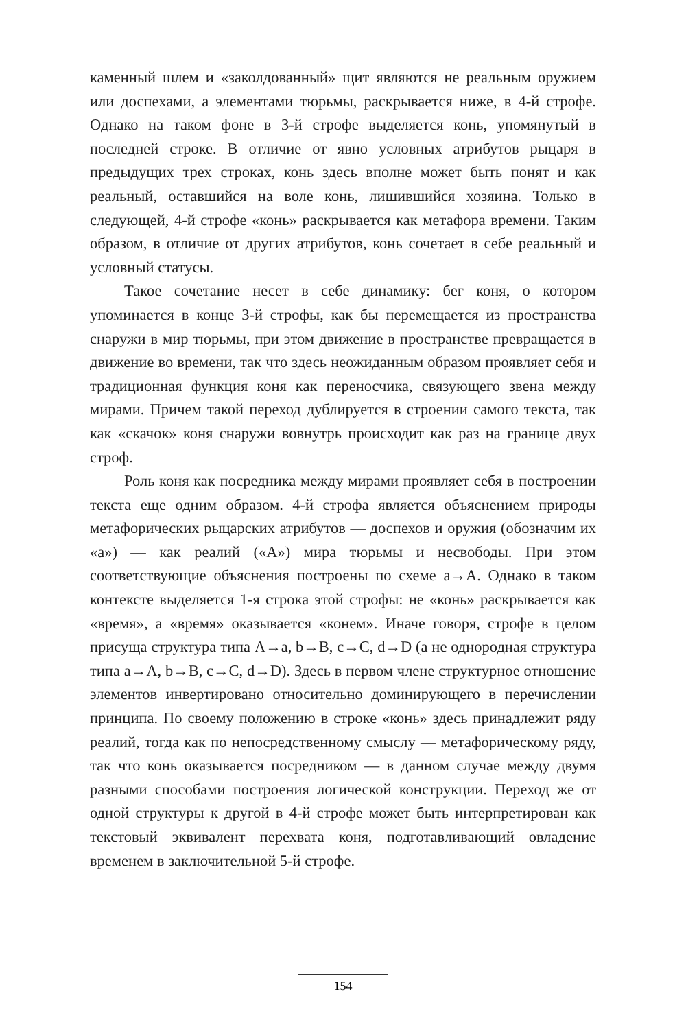каменный шлем и «заколдованный» щит являются не реальным оружием или доспехами, а элементами тюрьмы, раскрывается ниже, в 4-й строфе. Однако на таком фоне в 3-й строфе выделяет­ся конь, упомянутый в последней строке. В отличие от явно условных атрибутов рыцаря в предыдущих трех строках, конь здесь вполне может быть понят и как реальный, оставшийся на воле конь, лишившийся хозяина. Только в следующей, 4-й стро­фе «конь» раскрывается как метафора времени. Таким образом, в отличие от других атрибутов, конь сочетает в себе реальный и условный статусы.
Такое сочетание несет в себе динамику: бег коня, о котором упоминается в конце 3-й строфы, как бы перемещается из про­странства снаружи в мир тюрьмы, при этом движение в про­странстве превращается в движение во времени, так что здесь неожиданным образом проявляет себя и традиционная функция коня как переносчика, связующего звена между мирами. Причем такой переход дублируется в строении самого текста, так как «скачок» коня снаружи вовнутрь происходит как раз на границе двух строф.
Роль коня как посредника между мирами проявляет себя в построении текста еще одним образом. 4-й строфа является объ­яснением природы метафорических рыцарских атрибутов — до­спехов и оружия (обозначим их «a») — как реалий («A») мира тюрьмы и несвободы. При этом соответствующие объяснения по­строены по схеме a→A. Однако в таком контексте выделяется 1-я строка этой строфы: не «конь» раскрывается как «время», а «вре­мя» оказывается «конем». Иначе говоря, строфе в целом присуща структура типа A→a, b→B, c→C, d→D (а не однородная структура типа a→A, b→B, c→C, d→D). Здесь в первом члене структурное от­ношение элементов инвертировано относительно доминирующе­го в перечислении принципа. По своему положению в строке «конь» здесь принадлежит ряду реалий, тогда как по непосред­ственному смыслу — метафорическому ряду, так что конь оказы­вается посредником — в данном случае между двумя разными способами построения логической конструкции. Переход же от одной структуры к другой в 4-й строфе может быть интерпретиро­ван как текстовый эквивалент перехвата коня, подготавливающий овладение временем в заключительной 5-й строфе.
154